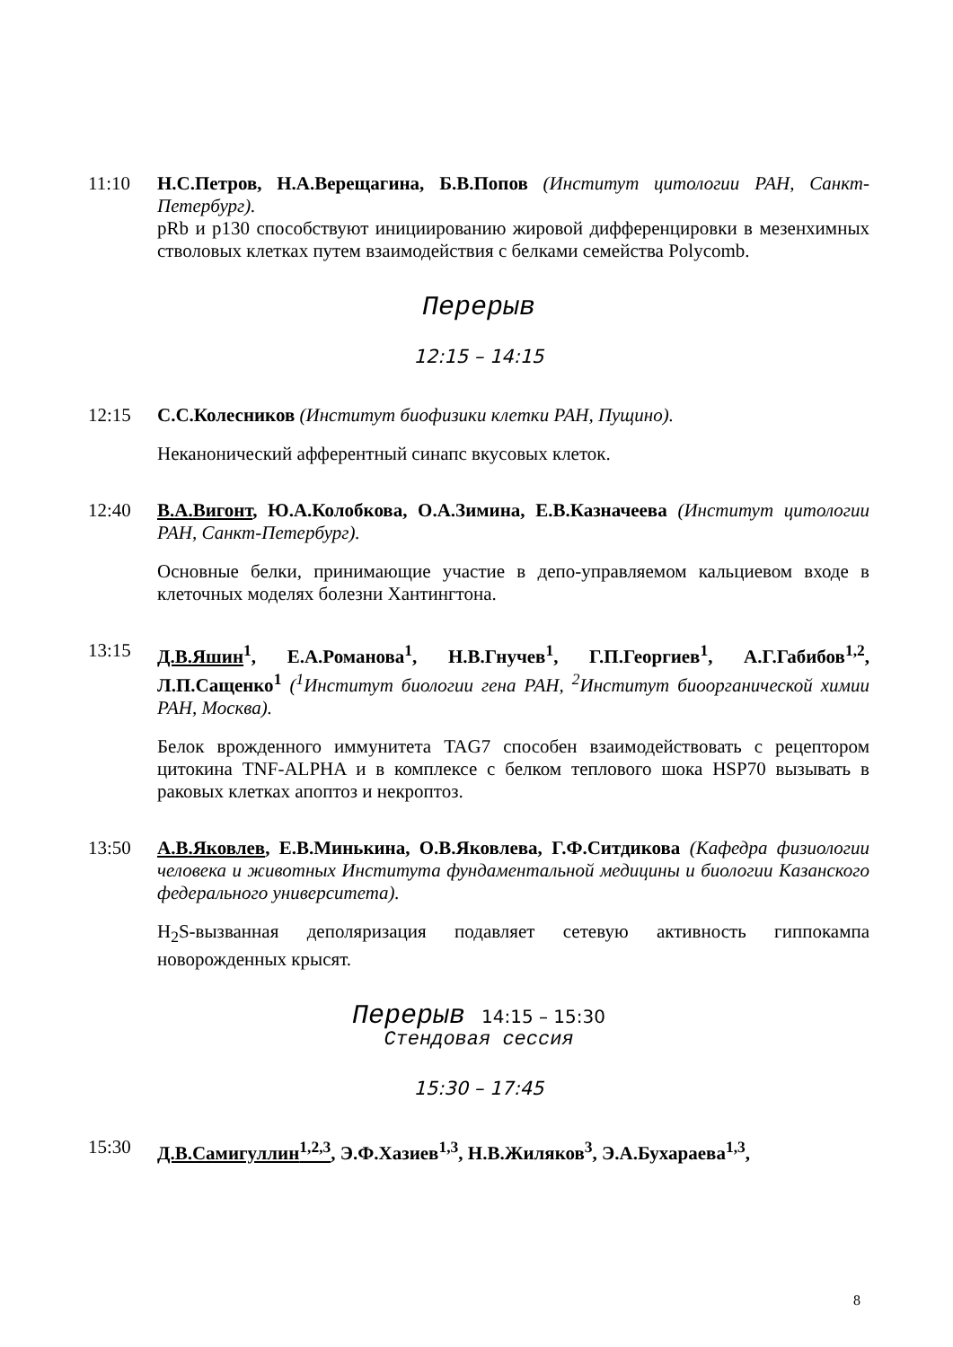11:10 Н.С.Петров, Н.А.Верещагина, Б.В.Попов (Институт цитологии РАН, Санкт-Петербург).
pRb и p130 способствуют инициированию жировой дифференцировки в мезенхимных стволовых клетках путем взаимодействия с белками семейства Polycomb.
Перерыв
12:15 – 14:15
12:15 С.С.Колесников (Институт биофизики клетки РАН, Пущино).
Неканонический афферентный синапс вкусовых клеток.
12:40 В.А.Вигонт, Ю.А.Колобкова, О.А.Зимина, Е.В.Казначеева (Институт цитологии РАН, Санкт-Петербург).
Основные белки, принимающие участие в депо-управляемом кальциевом входе в клеточных моделях болезни Хантингтона.
13:15 Д.В.Яшин<sup>1</sup>, Е.А.Романова<sup>1</sup>, Н.В.Гнучев<sup>1</sup>, Г.П.Георгиев<sup>1</sup>, А.Г.Габибов<sup>1,2</sup>, Л.П.Сащенко<sup>1</sup> (<sup>1</sup>Институт биологии гена РАН, <sup>2</sup>Институт биоорганической химии РАН, Москва).
Белок врожденного иммунитета TAG7 способен взаимодействовать с рецептором цитокина TNF-ALPHA и в комплексе с белком теплового шока HSP70 вызывать в раковых клетках апоптоз и некроптоз.
13:50 А.В.Яковлев, Е.В.Минькина, О.В.Яковлева, Г.Ф.Ситдикова (Кафедра физиологии человека и животных Института фундаментальной медицины и биологии Казанского федерального университета).
H<sub>2</sub>S-вызванная деполяризация подавляет сетевую активность гиппокампа новорожденных крысят.
Перерыв 14:15 – 15:30
Стендовая сессия
15:30 – 17:45
15:30 Д.В.Самигуллин<sup>1,2,3</sup>, Э.Ф.Хазиев<sup>1,3</sup>, Н.В.Жиляков<sup>3</sup>, Э.А.Бухараева<sup>1,3</sup>,
8